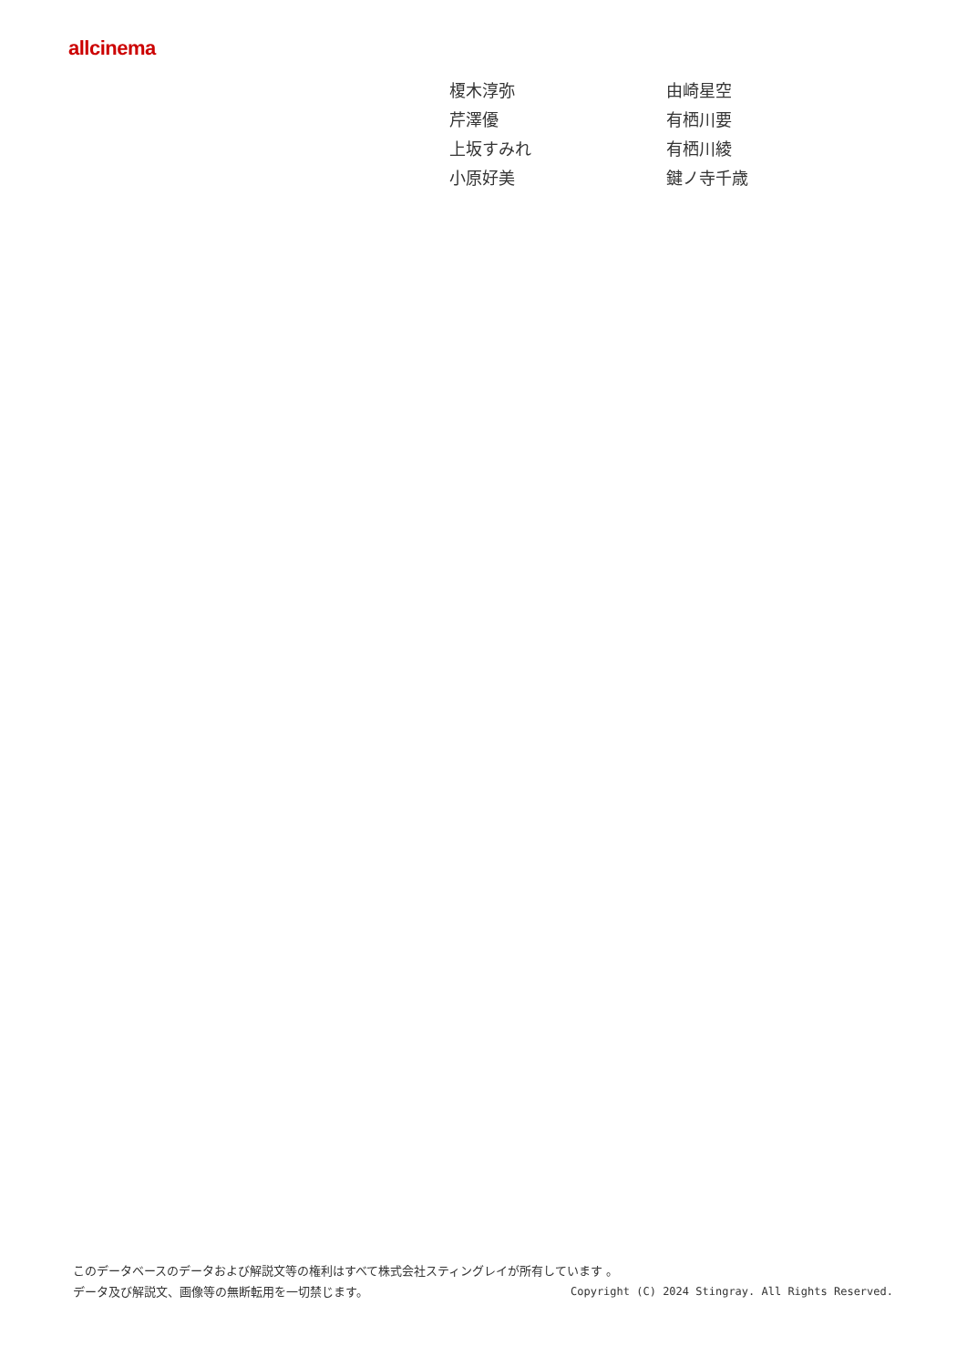allcinema
| 榎木淳弥 | 由崎星空 |
| 芹澤優 | 有栖川要 |
| 上坂すみれ | 有栖川綾 |
| 小原好美 | 鍵ノ寺千歳 |
このデータベースのデータおよび解説文等の権利はすべて株式会社スティングレイが所有しています 。
データ及び解説文、画像等の無断転用を一切禁じます。 Copyright (C) 2024 Stingray. All Rights Reserved.